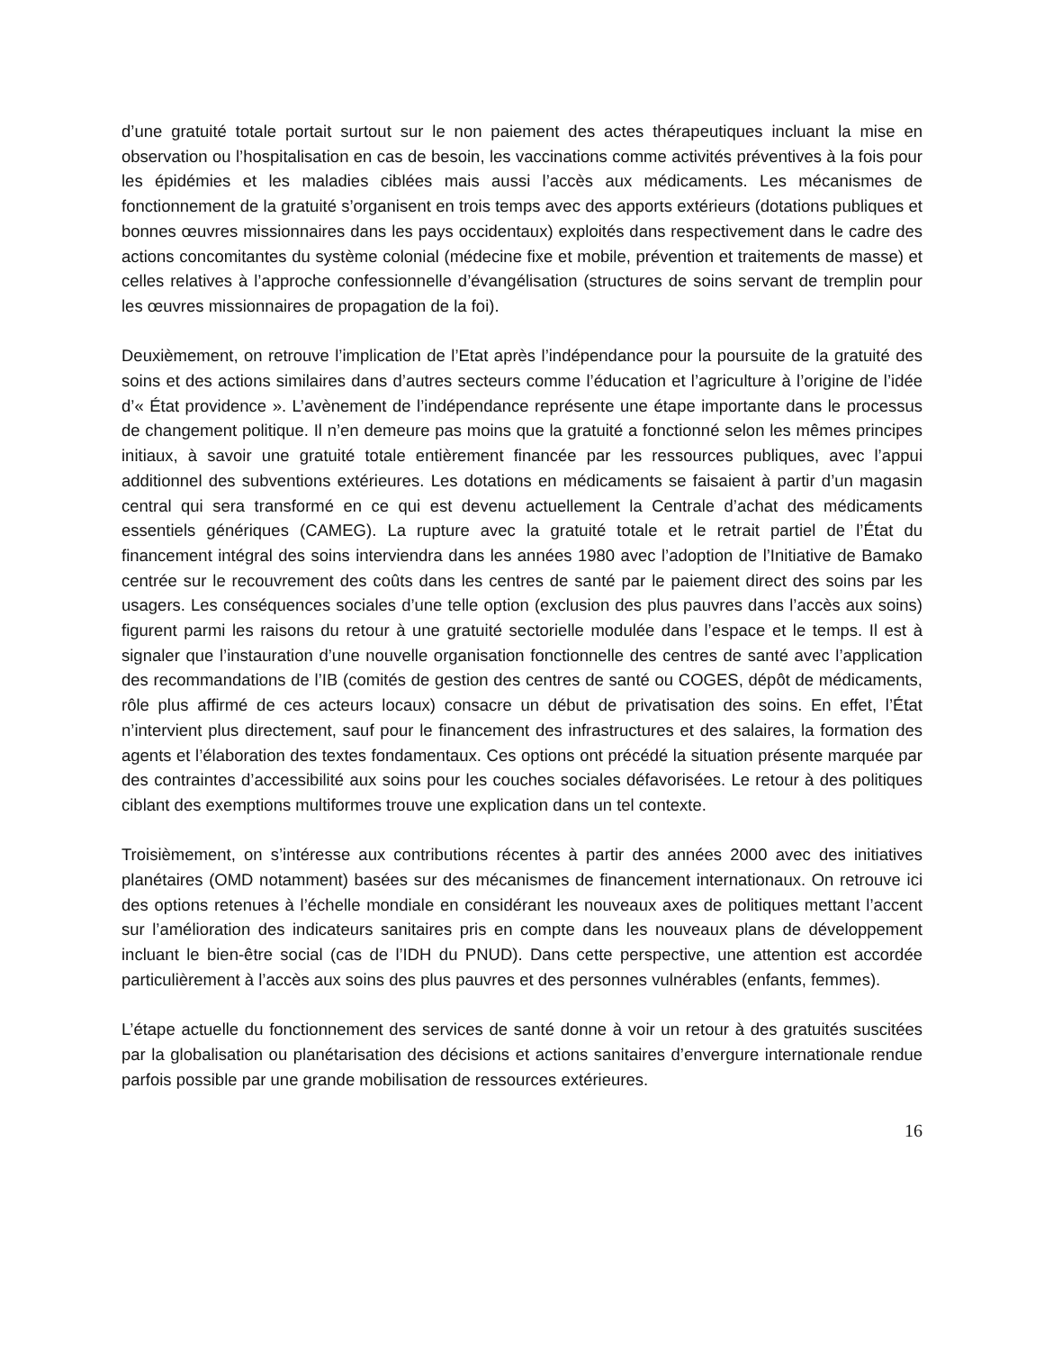d’une gratuité totale portait surtout sur le non paiement des actes thérapeutiques incluant la mise en observation ou l’hospitalisation en cas de besoin, les vaccinations comme activités préventives à la fois pour les épidémies et les maladies ciblées mais aussi l’accès aux médicaments. Les mécanismes de fonctionnement de la gratuité s’organisent en trois temps avec des apports extérieurs (dotations publiques et bonnes œuvres missionnaires dans les pays occidentaux) exploités dans respectivement dans le cadre des actions concomitantes du système colonial (médecine fixe et mobile, prévention et traitements de masse) et celles relatives à l’approche confessionnelle d’évangélisation (structures de soins servant de tremplin pour les œuvres missionnaires de propagation de la foi).
Deuxièmement, on retrouve l’implication de l’Etat après l’indépendance pour la poursuite de la gratuité des soins et des actions similaires dans d’autres secteurs comme l’éducation et l’agriculture à l’origine de l’idée d’« État providence ». L’avènement de l’indépendance représente une étape importante dans le processus de changement politique. Il n’en demeure pas moins que la gratuité a fonctionné selon les mêmes principes initiaux, à savoir une gratuité totale entièrement financée par les ressources publiques, avec l’appui additionnel des subventions extérieures. Les dotations en médicaments se faisaient à partir d’un magasin central qui sera transformé en ce qui est devenu actuellement la Centrale d’achat des médicaments essentiels génériques (CAMEG). La rupture avec la gratuité totale et le retrait partiel de l’État du financement intégral des soins interviendra dans les années 1980 avec l’adoption de l’Initiative de Bamako centrée sur le recouvrement des coûts dans les centres de santé par le paiement direct des soins par les usagers. Les conséquences sociales d’une telle option (exclusion des plus pauvres dans l’accès aux soins) figurent parmi les raisons du retour à une gratuité sectorielle modulée dans l’espace et le temps. Il est à signaler que l’instauration d’une nouvelle organisation fonctionnelle des centres de santé avec l’application des recommandations de l’IB (comités de gestion des centres de santé ou COGES, dépôt de médicaments, rôle plus affirmé de ces acteurs locaux) consacre un début de privatisation des soins. En effet, l’État n’intervient plus directement, sauf pour le financement des infrastructures et des salaires, la formation des agents et l’élaboration des textes fondamentaux. Ces options ont précédé la situation présente marquée par des contraintes d’accessibilité aux soins pour les couches sociales défavorisées. Le retour à des politiques ciblant des exemptions multiformes trouve une explication dans un tel contexte.
Troisièmement, on s’intéresse aux contributions récentes à partir des années 2000 avec des initiatives planétaires (OMD notamment) basées sur des mécanismes de financement internationaux. On retrouve ici des options retenues à l’échelle mondiale en considérant les nouveaux axes de politiques mettant l’accent sur l’amélioration des indicateurs sanitaires pris en compte dans les nouveaux plans de développement incluant le bien-être social (cas de l’IDH du PNUD). Dans cette perspective, une attention est accordée particulièrement à l’accès aux soins des plus pauvres et des personnes vulnérables (enfants, femmes).
L’étape actuelle du fonctionnement des services de santé donne à voir un retour à des gratuités suscitées par la globalisation ou planétarisation des décisions et actions sanitaires d’envergure internationale rendue parfois possible par une grande mobilisation de ressources extérieures.
16